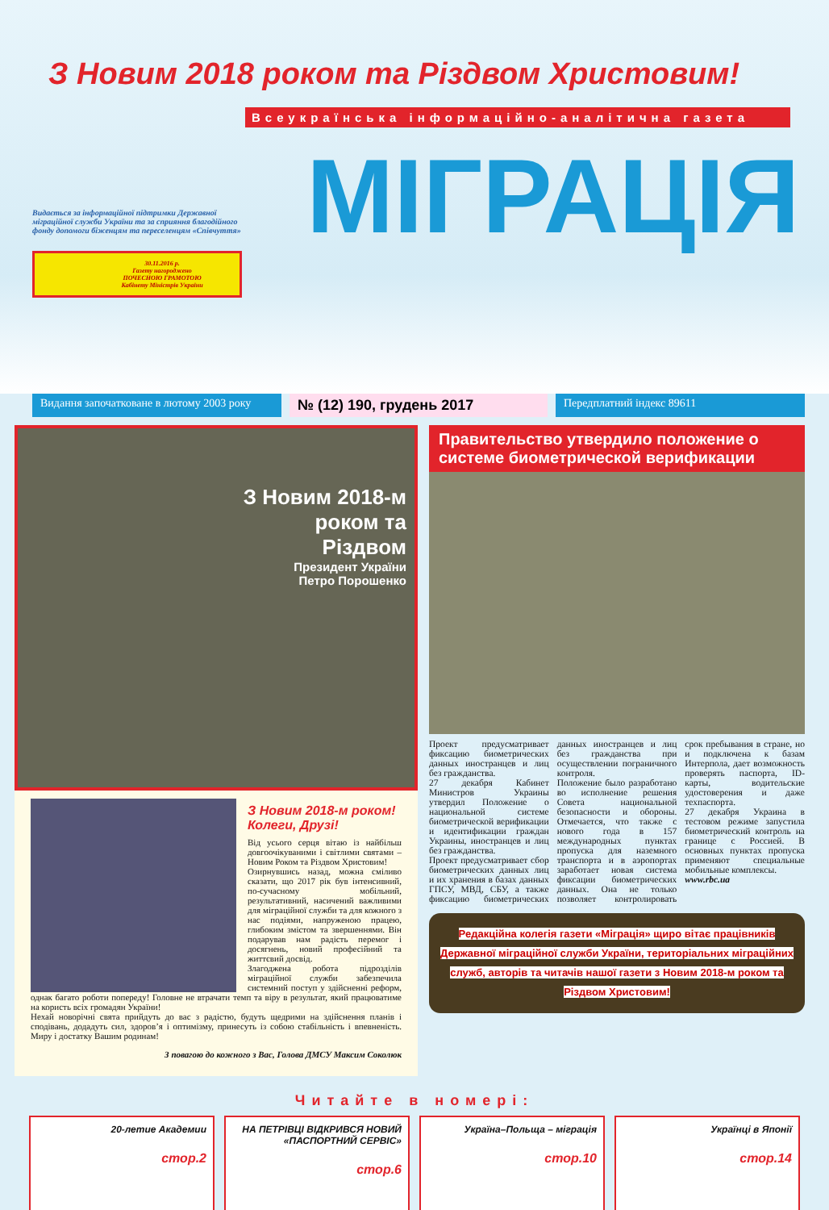З Новим 2018 роком та Різдвом Христовим!
Всеукраїнська інформаційно-аналітична газета
Видається за інформаційної підтримки Державної міграційної служби України та за сприяння благодійного фонду допомоги біженцям та переселенцям «Співчуття»
30.11.2016 р.
Газету нагороджено
ПОЧЕСНОЮ ГРАМОТОЮ
Кабінету Міністрів України
МІГРАЦІЯ
Видання започатковане в лютому 2003 року
№ (12) 190, грудень 2017 Передплатний індекс 89611
З Новим 2018-м
роком та
Різдвом
Президент України
Петро Порошенко
З Новим 2018-м роком!
Колеги, Друзі!
Від усього серця вітаю із найбільш довгоочікуваними і світлими святами – Новим Роком та Різдвом Христовим!
Озирнувшись назад, можна сміливо сказати, що 2017 рік був інтенсивний, по-сучасному мобільний, результативний, насичений важливими для міграційної служби та для кожного з нас подіями, напруженою працею, глибоким змістом та звершеннями. Він подарував нам радість перемог і досягнень, новий професійний та життєвий досвід.
Злагоджена робота підрозділів міграційної служби забезпечила системний поступ у здійсненні реформ, однак багато роботи попереду! Головне не втрачати темп та віру в результат, який працюватиме на користь всіх громадян України!
Нехай новорічні свята прийдуть до вас з радістю, будуть щедрими на здійснення планів і сподівань, додадуть сил, здоров’я і оптимізму, принесуть із собою стабільність і впевненість. Миру і достатку Вашим родинам!
З повагою до кожного з Вас, Голова ДМСУ Максим Соколюк
Правительство утвердило положение о системе биометрической верификации
Проект предусматривает фиксацию биометрических данных иностранцев и лиц без гражданства.
27 декабря Кабинет Министров Украины утвердил Положение о национальной системе биометрической верификации и идентификации граждан Украины, иностранцев и лиц без гражданства.
Проект предусматривает сбор биометрических данных лиц и их хранения в базах данных ГПСУ, МВД, СБУ, а также фиксацию биометрических данных иностранцев и лиц без гражданства при осуществлении пограничного контроля.
Положение было разработано во исполнение решения Совета национальной безопасности и обороны. Отмечается, что также с нового года в 157 международных пунктах пропуска для наземного транспорта и в аэропортах заработает новая система фиксации биометрических данных. Она не только позволяет контролировать срок пребывания в стране, но и подключена к базам Интерпола, дает возможность проверять паспорта, ID-карты, водительские удостоверения и даже техпаспорта.
27 декабря Украина в тестовом режиме запустила биометрический контроль на границе с Россией. В основных пунктах пропуска применяют специальные мобильные комплексы.
www.rbc.ua
Редакційна колегія газети «Міграція» щиро вітає працівників Державної міграційної служби України, територіальних міграційних служб, авторів та читачів нашої газети з Новим 2018-м роком та Різдвом Христовим!
Читайте в номері:
20-летие Академии
стор.2
НА ПЕТРІВЦІ ВІДКРИВСЯ НОВИЙ «ПАСПОРТНИЙ СЕРВІС»
стор.6
Україна–Польща – міграція
стор.10
Українці в Японії
стор.14